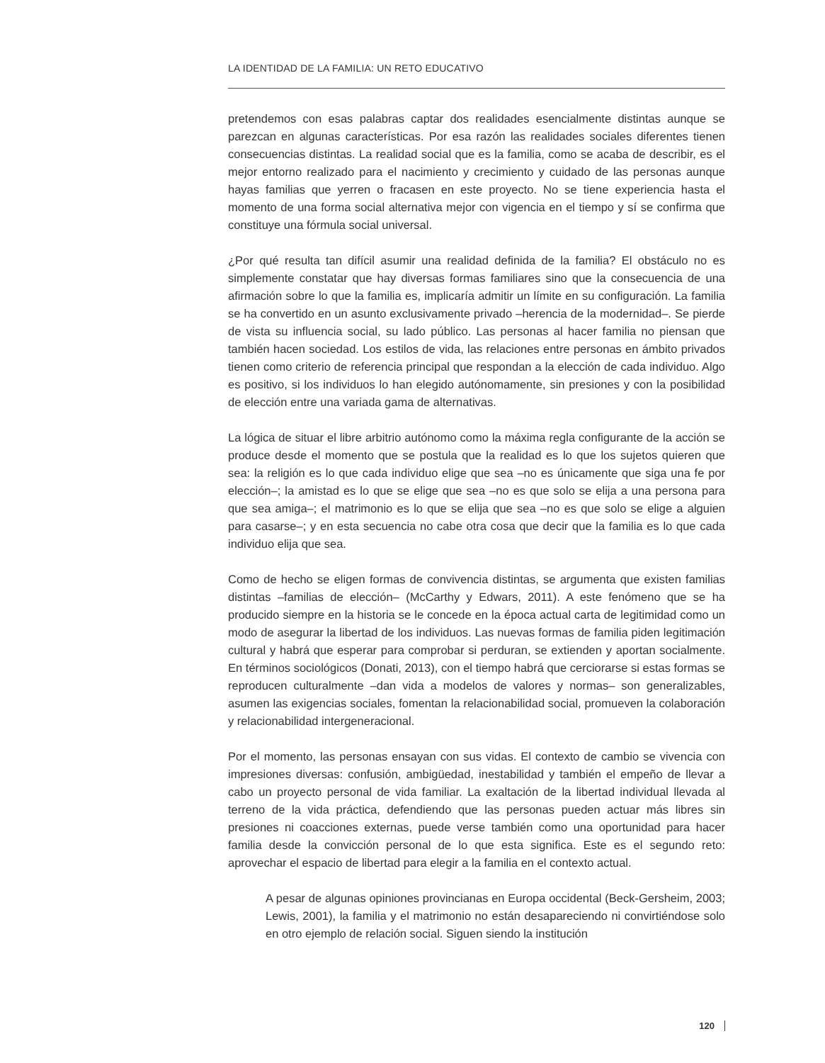LA IDENTIDAD DE LA FAMILIA: UN RETO EDUCATIVO
pretendemos con esas palabras captar dos realidades esencialmente distintas aunque se parezcan en algunas características. Por esa razón las realidades sociales diferentes tienen consecuencias distintas. La realidad social que es la familia, como se acaba de describir, es el mejor entorno realizado para el nacimiento y crecimiento y cuidado de las personas aunque hayas familias que yerren o fracasen en este proyecto. No se tiene experiencia hasta el momento de una forma social alternativa mejor con vigencia en el tiempo y sí se confirma que constituye una fórmula social universal.
¿Por qué resulta tan difícil asumir una realidad definida de la familia? El obstáculo no es simplemente constatar que hay diversas formas familiares sino que la consecuencia de una afirmación sobre lo que la familia es, implicaría admitir un límite en su configuración. La familia se ha convertido en un asunto exclusivamente privado –herencia de la modernidad–. Se pierde de vista su influencia social, su lado público. Las personas al hacer familia no piensan que también hacen sociedad. Los estilos de vida, las relaciones entre personas en ámbito privados tienen como criterio de referencia principal que respondan a la elección de cada individuo. Algo es positivo, si los individuos lo han elegido autónomamente, sin presiones y con la posibilidad de elección entre una variada gama de alternativas.
La lógica de situar el libre arbitrio autónomo como la máxima regla configurante de la acción se produce desde el momento que se postula que la realidad es lo que los sujetos quieren que sea: la religión es lo que cada individuo elige que sea –no es únicamente que siga una fe por elección–; la amistad es lo que se elige que sea –no es que solo se elija a una persona para que sea amiga–; el matrimonio es lo que se elija que sea –no es que solo se elige a alguien para casarse–; y en esta secuencia no cabe otra cosa que decir que la familia es lo que cada individuo elija que sea.
Como de hecho se eligen formas de convivencia distintas, se argumenta que existen familias distintas –familias de elección– (McCarthy y Edwars, 2011). A este fenómeno que se ha producido siempre en la historia se le concede en la época actual carta de legitimidad como un modo de asegurar la libertad de los individuos. Las nuevas formas de familia piden legitimación cultural y habrá que esperar para comprobar si perduran, se extienden y aportan socialmente. En términos sociológicos (Donati, 2013), con el tiempo habrá que cerciorarse si estas formas se reproducen culturalmente –dan vida a modelos de valores y normas– son generalizables, asumen las exigencias sociales, fomentan la relacionabilidad social, promueven la colaboración y relacionabilidad intergeneracional.
Por el momento, las personas ensayan con sus vidas. El contexto de cambio se vivencia con impresiones diversas: confusión, ambigüedad, inestabilidad y también el empeño de llevar a cabo un proyecto personal de vida familiar. La exaltación de la libertad individual llevada al terreno de la vida práctica, defendiendo que las personas pueden actuar más libres sin presiones ni coacciones externas, puede verse también como una oportunidad para hacer familia desde la convicción personal de lo que esta significa. Este es el segundo reto: aprovechar el espacio de libertad para elegir a la familia en el contexto actual.
A pesar de algunas opiniones provincianas en Europa occidental (Beck-Gersheim, 2003; Lewis, 2001), la familia y el matrimonio no están desapareciendo ni convirtiéndose solo en otro ejemplo de relación social. Siguen siendo la institución
120